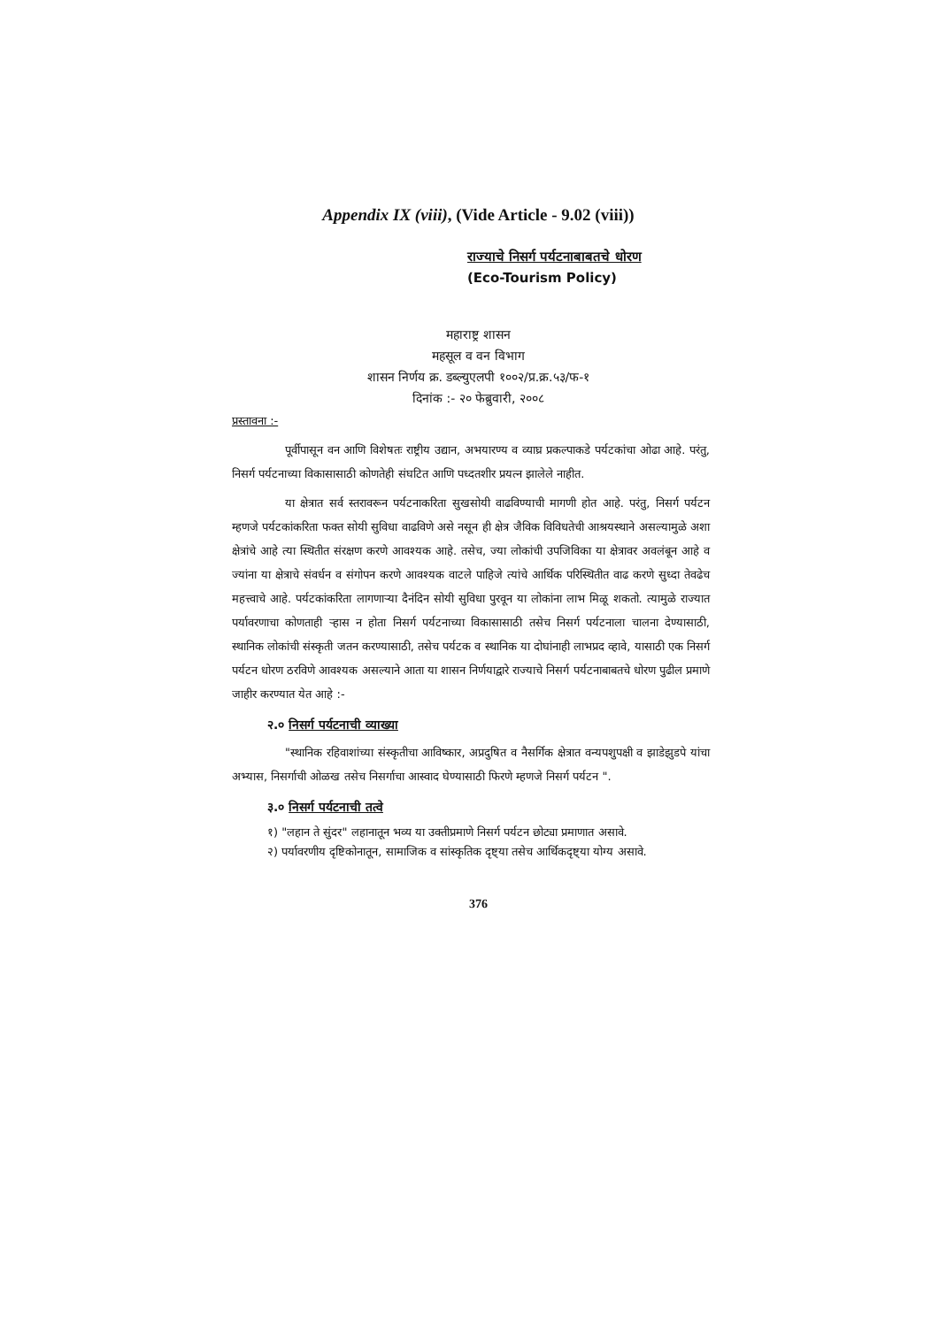Appendix IX (viii), (Vide Article - 9.02 (viii))
राज्याचे निसर्ग पर्यटनाबाबतचे धोरण
(Eco-Tourism Policy)
महाराष्ट्र शासन
महसूल व वन विभाग
शासन निर्णय क्र. डब्ल्युएलपी १००२/प्र.क्र.५३/फ-१
दिनांक :- २० फेब्रुवारी, २००८
प्रस्तावना :-
पूर्वीपासून वन आणि विशेषतः राष्ट्रीय उद्यान, अभयारण्य व व्याघ्र प्रकल्पाकडे पर्यटकांचा ओढा आहे. परंतु, निसर्ग पर्यटनाच्या विकासासाठी कोणतेही संघटित आणि पध्दतशीर प्रयत्न झालेले नाहीत.
या क्षेत्रात सर्व स्तरावरून पर्यटनाकरिता सुखसोयी वाढविण्याची मागणी होत आहे. परंतु, निसर्ग पर्यटन म्हणजे पर्यटकांकरिता फक्त सोयी सुविधा वाढविणे असे नसून ही क्षेत्र जैविक विविधतेची आश्रयस्थाने असल्यामुळे अशा क्षेत्रांचे आहे त्या स्थितीत संरक्षण करणे आवश्यक आहे. तसेच, ज्या लोकांची उपजिविका या क्षेत्रावर अवलंबून आहे व ज्यांना या क्षेत्राचे संवर्धन व संगोपन करणे आवश्यक वाटले पाहिजे त्यांचे आर्थिक परिस्थितीत वाढ करणे सुध्दा तेवढेच महत्त्वाचे आहे. पर्यटकांकरिता लागणाऱ्या दैनंदिन सोयी सुविधा पुरवून या लोकांना लाभ मिळू शकतो. त्यामुळे राज्यात पर्यावरणाचा कोणताही ऱ्हास न होता निसर्ग पर्यटनाच्या विकासासाठी तसेच निसर्ग पर्यटनाला चालना देण्यासाठी, स्थानिक लोकांची संस्कृती जतन करण्यासाठी, तसेच पर्यटक व स्थानिक या दोघांनाही लाभप्रद व्हावे, यासाठी एक निसर्ग पर्यटन धोरण ठरविणे आवश्यक असल्याने आता या शासन निर्णयाद्वारे राज्याचे निसर्ग पर्यटनाबाबतचे धोरण पुढील प्रमाणे जाहीर करण्यात येत आहे :-
२.० निसर्ग पर्यटनाची व्याख्या
"स्थानिक रहिवाशांच्या संस्कृतीचा आविष्कार, अप्रदुषित व नैसर्गिक क्षेत्रात वन्यपशुपक्षी व झाडेझुडपे यांचा अभ्यास, निसर्गाची ओळख तसेच निसर्गाचा आस्वाद घेण्यासाठी फिरणे म्हणजे निसर्ग पर्यटन ".
३.० निसर्ग पर्यटनाची तत्वे
१) "लहान ते सुंदर" लहानातून भव्य या उक्तीप्रमाणे निसर्ग पर्यटन छोट्या प्रमाणात असावे.
२) पर्यावरणीय दृष्टिकोनातून, सामाजिक व सांस्कृतिक दृष्ट्या तसेच आर्थिकदृष्ट्या योग्य असावे.
376